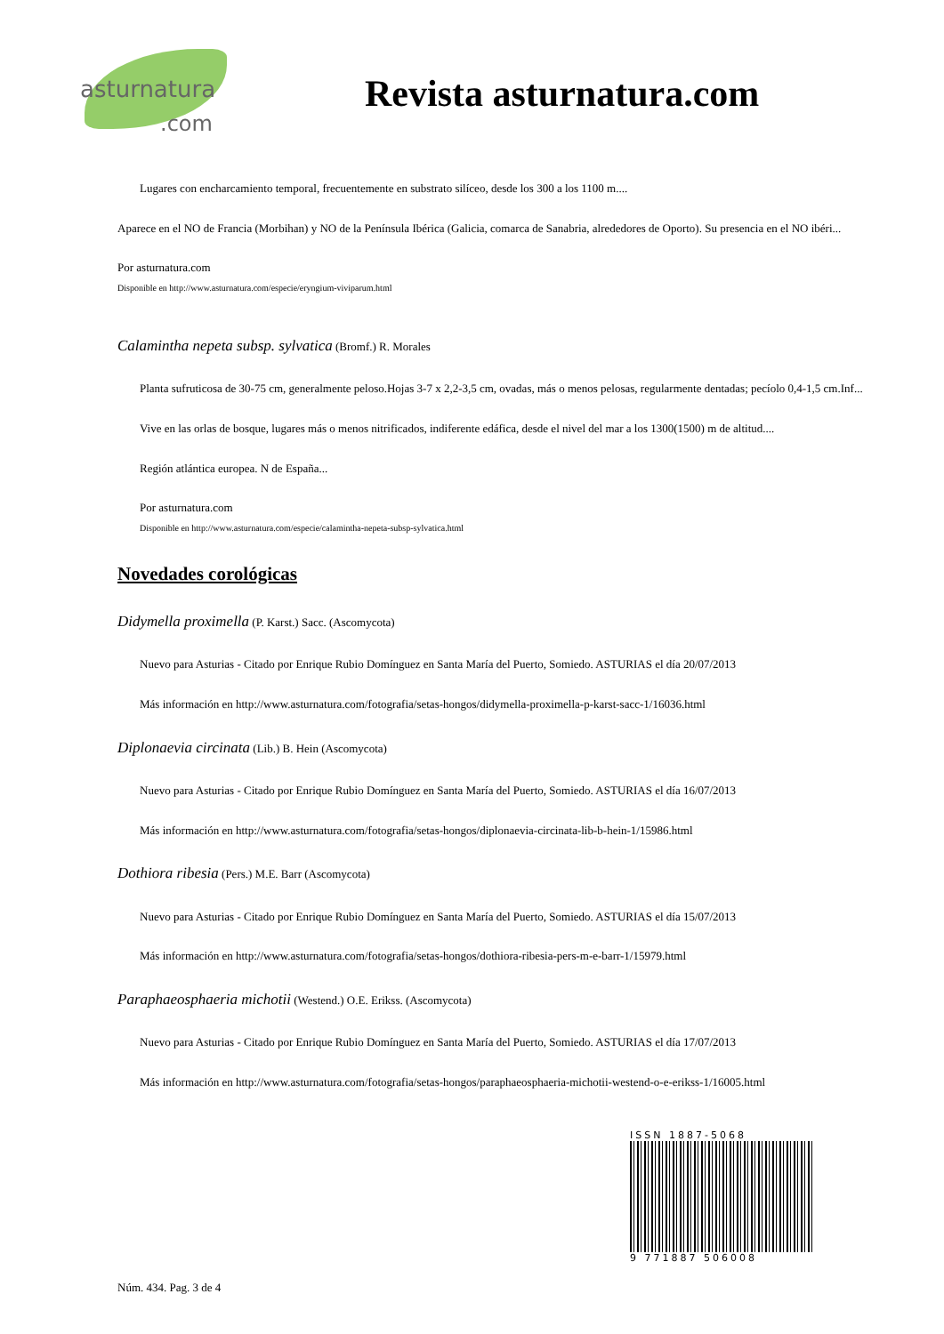asturnatura.com
Revista asturnatura.com
Lugares con encharcamiento temporal, frecuentemente en substrato silíceo, desde los 300 a los 1100 m....
Aparece en el NO de Francia (Morbihan) y NO de la Península Ibérica (Galicia, comarca de Sanabria, alrededores de Oporto). Su presencia en el NO ibéri...
Por asturnatura.com
Disponible en http://www.asturnatura.com/especie/eryngium-viviparum.html
Calamintha nepeta subsp. sylvatica (Bromf.) R. Morales
Planta sufruticosa de 30-75 cm, generalmente peloso.Hojas 3-7 x 2,2-3,5 cm, ovadas, más o menos pelosas, regularmente dentadas; pecíolo 0,4-1,5 cm.Inf...
Vive en las orlas de bosque, lugares más o menos nitrificados, indiferente edáfica, desde el nivel del mar a los 1300(1500) m de altitud....
Región atlántica europea. N de España...
Por asturnatura.com
Disponible en http://www.asturnatura.com/especie/calamintha-nepeta-subsp-sylvatica.html
Novedades corológicas
Didymella proximella (P. Karst.) Sacc. (Ascomycota)
Nuevo para Asturias - Citado por Enrique Rubio Domínguez en Santa María del Puerto, Somiedo. ASTURIAS el día 20/07/2013
Más información en http://www.asturnatura.com/fotografia/setas-hongos/didymella-proximella-p-karst-sacc-1/16036.html
Diplonaevia circinata (Lib.) B. Hein (Ascomycota)
Nuevo para Asturias - Citado por Enrique Rubio Domínguez en Santa María del Puerto, Somiedo. ASTURIAS el día 16/07/2013
Más información en http://www.asturnatura.com/fotografia/setas-hongos/diplonaevia-circinata-lib-b-hein-1/15986.html
Dothiora ribesia (Pers.) M.E. Barr (Ascomycota)
Nuevo para Asturias - Citado por Enrique Rubio Domínguez en Santa María del Puerto, Somiedo. ASTURIAS el día 15/07/2013
Más información en http://www.asturnatura.com/fotografia/setas-hongos/dothiora-ribesia-pers-m-e-barr-1/15979.html
Paraphaeosphaeria michotii (Westend.) O.E. Erikss. (Ascomycota)
Nuevo para Asturias - Citado por Enrique Rubio Domínguez en Santa María del Puerto, Somiedo. ASTURIAS el día 17/07/2013
Más información en http://www.asturnatura.com/fotografia/setas-hongos/paraphaeosphaeria-michotii-westend-o-e-erikss-1/16005.html
ISSN 1887-5068
9 771887 506008
Núm. 434. Pag. 3 de 4